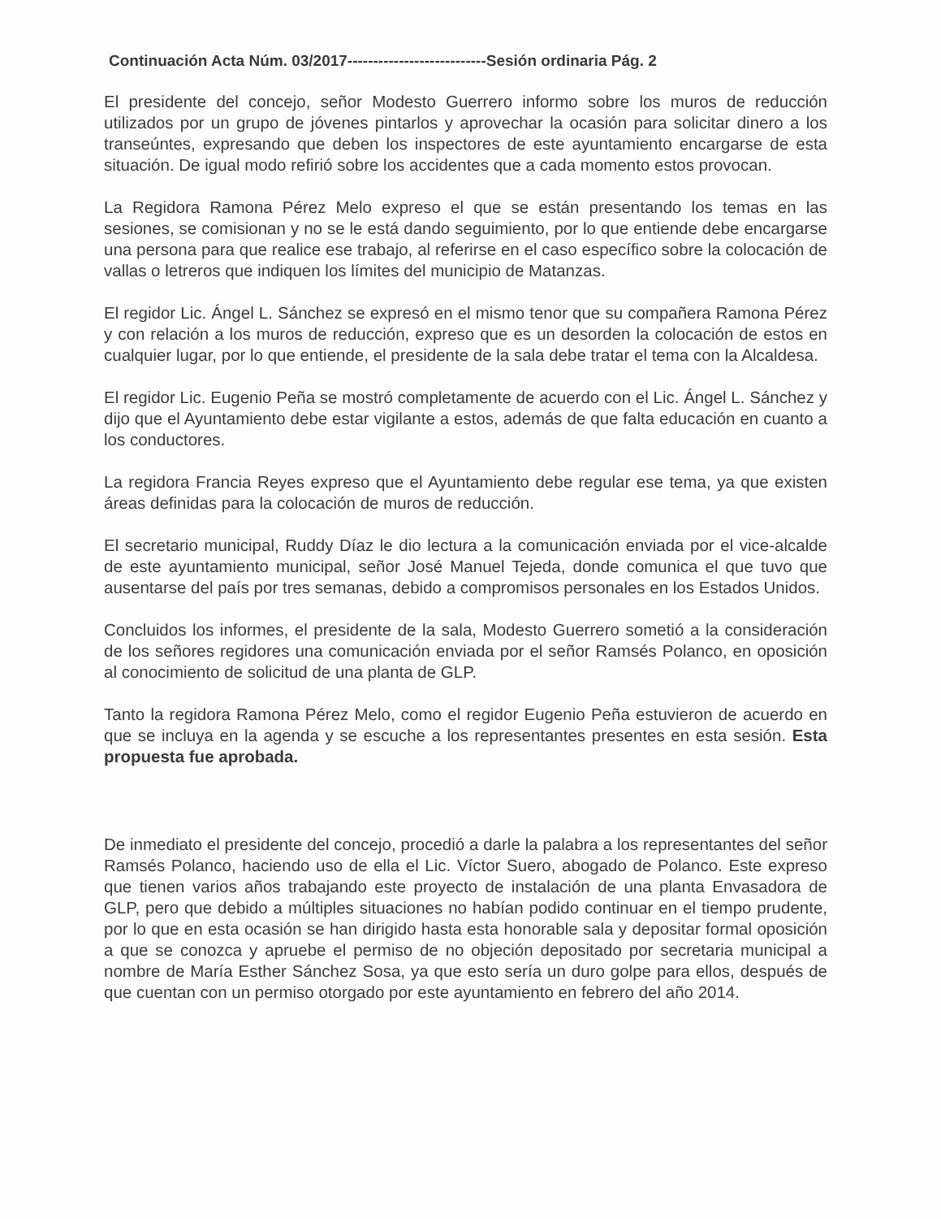Continuación Acta Núm. 03/2017---------------------------Sesión ordinaria Pág. 2
El presidente del concejo, señor Modesto Guerrero informo sobre los muros de reducción utilizados por un grupo de jóvenes pintarlos y aprovechar la ocasión para solicitar dinero a los transeúntes, expresando que deben los inspectores de este ayuntamiento encargarse de esta situación. De igual modo refirió sobre los accidentes que a cada momento estos provocan.
La Regidora Ramona Pérez Melo expreso el que se están presentando los temas en las sesiones, se comisionan y no se le está dando seguimiento, por lo que entiende debe encargarse una persona para que realice ese trabajo, al referirse en el caso específico sobre la colocación de vallas o letreros que indiquen los límites del municipio de Matanzas.
El regidor Lic. Ángel L. Sánchez se expresó en el mismo tenor que su compañera Ramona Pérez y con relación a los muros de reducción, expreso que es un desorden la colocación de estos en cualquier lugar, por lo que entiende, el presidente de la sala debe tratar el tema con la Alcaldesa.
El regidor Lic. Eugenio Peña se mostró completamente de acuerdo con el Lic. Ángel L. Sánchez y dijo que el Ayuntamiento debe estar vigilante a estos, además de que falta educación en cuanto a los conductores.
La regidora Francia Reyes expreso que el Ayuntamiento debe regular ese tema, ya que existen áreas definidas para la colocación de muros de reducción.
El secretario municipal, Ruddy Díaz le dio lectura a la comunicación enviada por el vice-alcalde de este ayuntamiento municipal, señor José Manuel Tejeda, donde comunica el que tuvo que ausentarse del país por tres semanas, debido a compromisos personales en los Estados Unidos.
Concluidos los informes, el presidente de la sala, Modesto Guerrero sometió a la consideración de los señores regidores una comunicación enviada por el señor Ramsés Polanco, en oposición al conocimiento de solicitud de una planta de GLP.
Tanto la regidora Ramona Pérez Melo, como el regidor Eugenio Peña estuvieron de acuerdo en que se incluya en la agenda y se escuche a los representantes presentes en esta sesión. Esta propuesta fue aprobada.
De inmediato el presidente del concejo, procedió a darle la palabra a los representantes del señor Ramsés Polanco, haciendo uso de ella el Lic. Víctor Suero, abogado de Polanco. Este expreso que tienen varios años trabajando este proyecto de instalación de una planta Envasadora de GLP, pero que debido a múltiples situaciones no habían podido continuar en el tiempo prudente, por lo que en esta ocasión se han dirigido hasta esta honorable sala y depositar formal oposición a que se conozca y apruebe el permiso de no objeción depositado por secretaria municipal a nombre de María Esther Sánchez Sosa, ya que esto sería un duro golpe para ellos, después de que cuentan con un permiso otorgado por este ayuntamiento en febrero del año 2014.